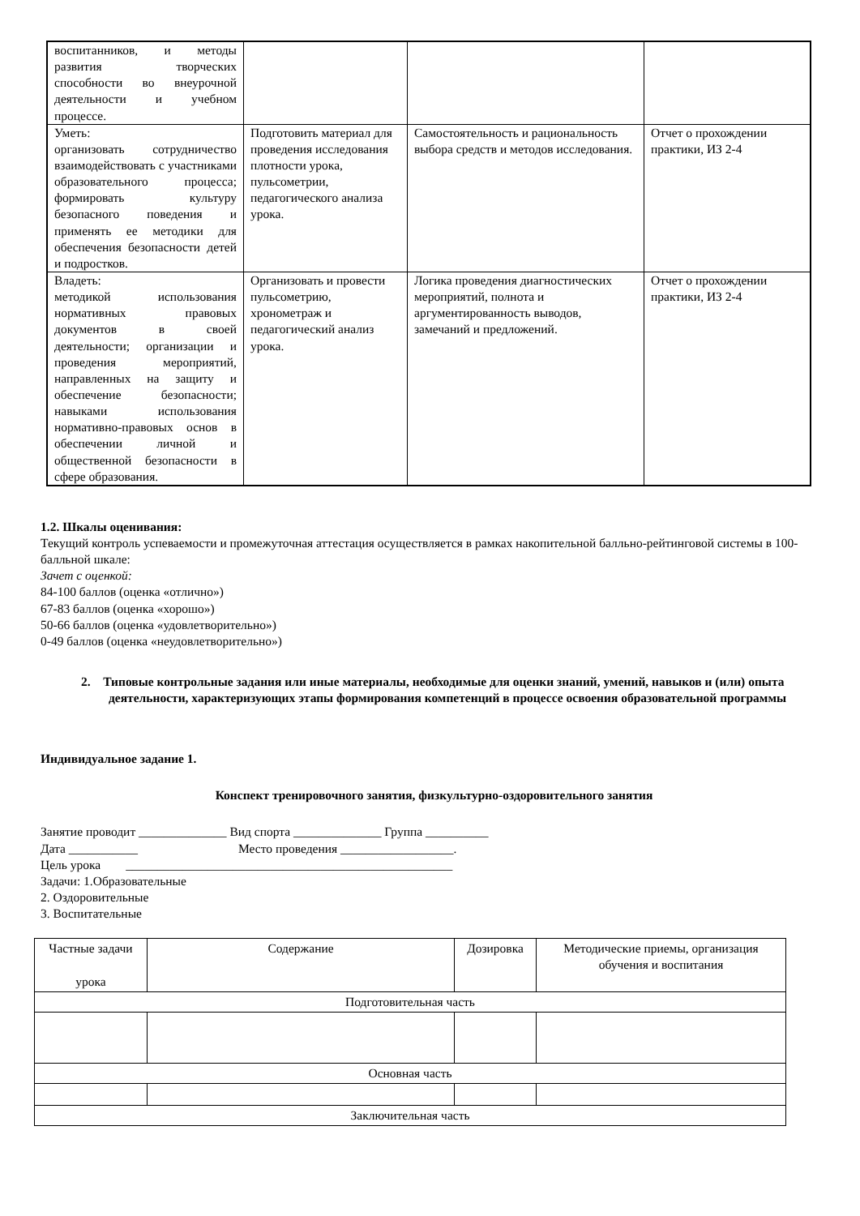| воспитанников, и методы развития творческих способности во внеурочной деятельности и учебном процессе. | | | |
| Уметь: организовать сотрудничество взаимодействовать с участниками образовательного процесса; формировать культуру безопасного поведения и применять ее методики для обеспечения безопасности детей и подростков. | Подготовить материал для проведения исследования плотности урока, пульсометрии, педагогического анализа урока. | Самостоятельность и рациональность выбора средств и методов исследования. | Отчет о прохождении практики, ИЗ 2-4 |
| Владеть: методикой использования нормативных правовых документов в своей деятельности; организации и проведения мероприятий, направленных на защиту и обеспечение безопасности; навыками использования нормативно-правовых основ в обеспечении личной и общественной безопасности в сфере образования. | Организовать и провести пульсометрию, хронометраж и педагогический анализ урока. | Логика проведения диагностических мероприятий, полнота и аргументированность выводов, замечаний и предложений. | Отчет о прохождении практики, ИЗ 2-4 |
1.2. Шкалы оценивания:
Текущий контроль успеваемости и промежуточная аттестация осуществляется в рамках накопительной балльно-рейтинговой системы в 100-балльной шкале:
Зачет с оценкой:
84-100 баллов (оценка «отлично»)
67-83 баллов (оценка «хорошо»)
50-66 баллов (оценка «удовлетворительно»)
0-49 баллов (оценка «неудовлетворительно»)
2. Типовые контрольные задания или иные материалы, необходимые для оценки знаний, умений, навыков и (или) опыта деятельности, характеризующих этапы формирования компетенций в процессе освоения образовательной программы
Индивидуальное задание 1.
Конспект тренировочного занятия, физкультурно-оздоровительного занятия
Занятие проводит ______________ Вид спорта ______________ Группа __________
Дата ___________ Место проведения __________________.
Цель урока ____________________________________________________
Задачи: 1.Образовательные
2. Оздоровительные
3. Воспитательные
| Частные задачи урока | Содержание | Дозировка | Методические приемы, организация обучения и воспитания |
| Подготовительная часть | | | |
| Основная часть | | | |
| Заключительная часть | | | |